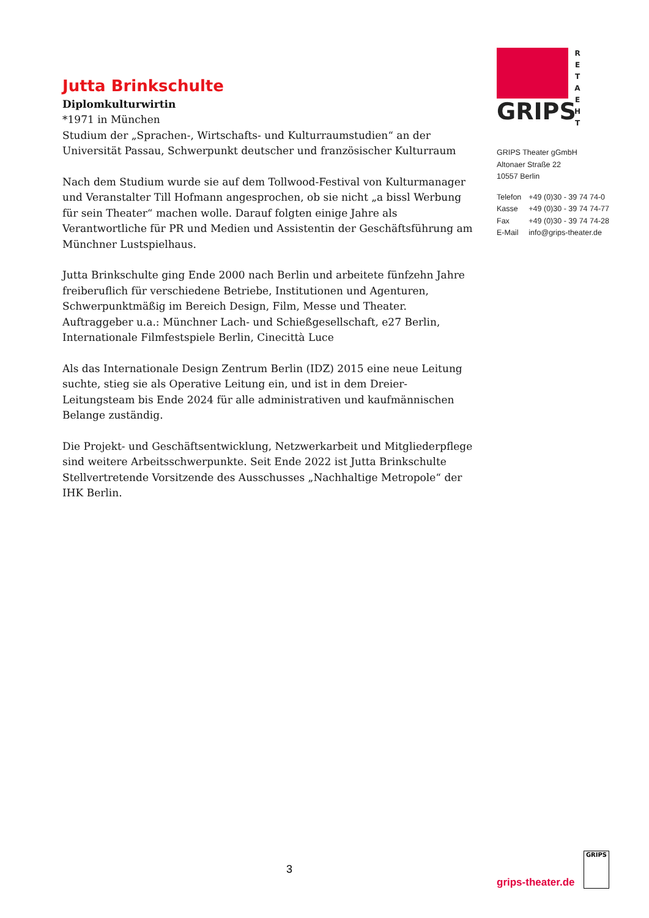Jutta Brinkschulte
Diplomkulturwirtin
*1971 in München
Studium der „Sprachen-, Wirtschafts- und Kulturraumstudien“ an der Universität Passau, Schwerpunkt deutscher und französischer Kulturraum
Nach dem Studium wurde sie auf dem Tollwood-Festival von Kulturmanager und Veranstalter Till Hofmann angesprochen, ob sie nicht „a bissl Werbung für sein Theater“ machen wolle. Darauf folgten einige Jahre als Verantwortliche für PR und Medien und Assistentin der Geschäftsführung am Münchner Lustspielhaus.
Jutta Brinkschulte ging Ende 2000 nach Berlin und arbeitete fünfzehn Jahre freiberuflich für verschiedene Betriebe, Institutionen und Agenturen, Schwerpunktmäßig im Bereich Design, Film, Messe und Theater. Auftraggeber u.a.: Münchner Lach- und Schießgesellschaft, e27 Berlin, Internationale Filmfestspiele Berlin, Cinecittà Luce
Als das Internationale Design Zentrum Berlin (IDZ) 2015 eine neue Leitung suchte, stieg sie als Operative Leitung ein, und ist in dem Dreier-Leitungsteam bis Ende 2024 für alle administrativen und kaufmännischen Belange zuständig.
Die Projekt- und Geschäftsentwicklung, Netzwerkarbeit und Mitgliederpflege sind weitere Arbeitsschwerpunkte. Seit Ende 2022 ist Jutta Brinkschulte Stellvertretende Vorsitzende des Ausschusses „Nachhaltige Metropole“ der IHK Berlin.
GRIPS
R E T A E H T
GRIPS Theater gGmbH
Altonaer Straße 22
10557 Berlin
| Telefon | +49 (0)30 - 39 74 74-0 |
| Kasse | +49 (0)30 - 39 74 74-77 |
| Fax | +49 (0)30 - 39 74 74-28 |
| E-Mail | info@grips-theater.de |
3
grips-theater.de
GRIPS